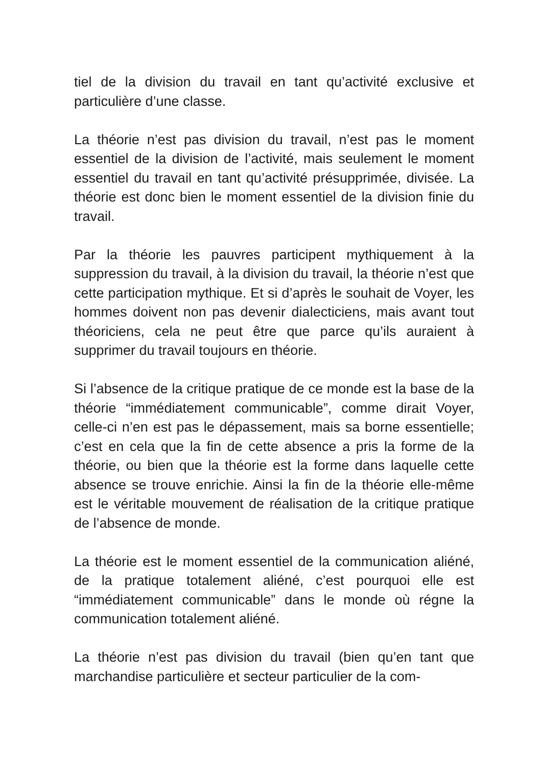tiel de la division du travail en tant qu’activité exclusive et particulière d’une classe.
La théorie n’est pas division du travail, n’est pas le moment essentiel de la division de l’activité, mais seulement le moment essentiel du travail en tant qu’activité présupprimée, divisée. La théorie est donc bien le moment essentiel de la division finie du travail.
Par la théorie les pauvres participent mythiquement à la suppression du travail, à la division du travail, la théorie n’est que cette participation mythique. Et si d’après le souhait de Voyer, les hommes doivent non pas devenir dialecticiens, mais avant tout théoriciens, cela ne peut être que parce qu’ils auraient à supprimer du travail toujours en théorie.
Si l’absence de la critique pratique de ce monde est la base de la théorie “immédiatement communicable”, comme dirait Voyer, celle-ci n’en est pas le dépassement, mais sa borne essentielle; c’est en cela que la fin de cette absence a pris la forme de la théorie, ou bien que la théorie est la forme dans laquelle cette absence se trouve enrichie. Ainsi la fin de la théorie elle-même est le véritable mouvement de réalisation de la critique pratique de l’absence de monde.
La théorie est le moment essentiel de la communication aliéné, de la pratique totalement aliéné, c’est pourquoi elle est “immédiatement communicable” dans le monde où régne la communication totalement aliéné.
La théorie n’est pas division du travail (bien qu’en tant que marchandise particulière et secteur particulier de la com-